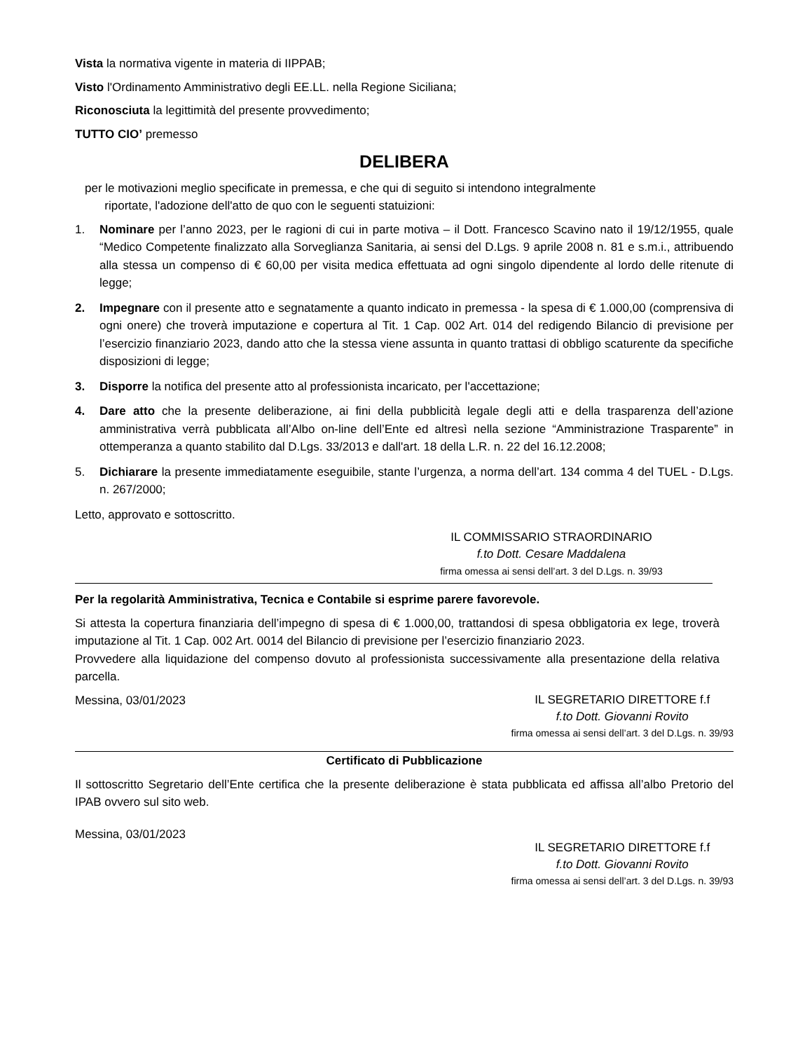Vista la normativa vigente in materia di IIPPAB;
Visto l'Ordinamento Amministrativo degli EE.LL. nella Regione Siciliana;
Riconosciuta la legittimità del presente provvedimento;
TUTTO CIO’ premesso
DELIBERA
per le motivazioni meglio specificate in premessa, e che qui di seguito si intendono integralmente
riportate, l'adozione dell'atto de quo con le seguenti statuizioni:
1. Nominare per l’anno 2023, per le ragioni di cui in parte motiva – il Dott. Francesco Scavino nato il 19/12/1955, quale “Medico Competente finalizzato alla Sorveglianza Sanitaria, ai sensi del D.Lgs. 9 aprile 2008 n. 81 e s.m.i., attribuendo alla stessa un compenso di € 60,00 per visita medica effettuata ad ogni singolo dipendente al lordo delle ritenute di legge;
2. Impegnare con il presente atto e segnatamente a quanto indicato in premessa - la spesa di € 1.000,00 (comprensiva di ogni onere) che troverà imputazione e copertura al Tit. 1 Cap. 002 Art. 014 del redigendo Bilancio di previsione per l’esercizio finanziario 2023, dando atto che la stessa viene assunta in quanto trattasi di obbligo scaturente da specifiche disposizioni di legge;
3. Disporre la notifica del presente atto al professionista incaricato, per l'accettazione;
4. Dare atto che la presente deliberazione, ai fini della pubblicità legale degli atti e della trasparenza dell’azione amministrativa verrà pubblicata all’Albo on-line dell’Ente ed altresì nella sezione “Amministrazione Trasparente” in ottemperanza a quanto stabilito dal D.Lgs. 33/2013 e dall'art. 18 della L.R. n. 22 del 16.12.2008;
5. Dichiarare la presente immediatamente eseguibile, stante l’urgenza, a norma dell’art. 134 comma 4 del TUEL - D.Lgs. n. 267/2000;
Letto, approvato e sottoscritto.
IL COMMISSARIO STRAORDINARIO
f.to Dott. Cesare Maddalena
firma omessa ai sensi dell’art. 3 del D.Lgs. n. 39/93
Per la regolarità Amministrativa, Tecnica e Contabile si esprime parere favorevole.
Si attesta la copertura finanziaria dell’impegno di spesa di € 1.000,00, trattandosi di spesa obbligatoria ex lege, troverà imputazione al Tit. 1 Cap. 002 Art. 0014 del Bilancio di previsione per l’esercizio finanziario 2023.
Provvedere alla liquidazione del compenso dovuto al professionista successivamente alla presentazione della relativa parcella.
Messina, 03/01/2023
IL SEGRETARIO DIRETTORE f.f
f.to Dott. Giovanni Rovito
firma omessa ai sensi dell’art. 3 del D.Lgs. n. 39/93
Certificato di Pubblicazione
Il sottoscritto Segretario dell’Ente certifica che la presente deliberazione è stata pubblicata ed affissa all’albo Pretorio del IPAB ovvero sul sito web.
Messina, 03/01/2023
IL SEGRETARIO DIRETTORE f.f
f.to Dott. Giovanni Rovito
firma omessa ai sensi dell’art. 3 del D.Lgs. n. 39/93